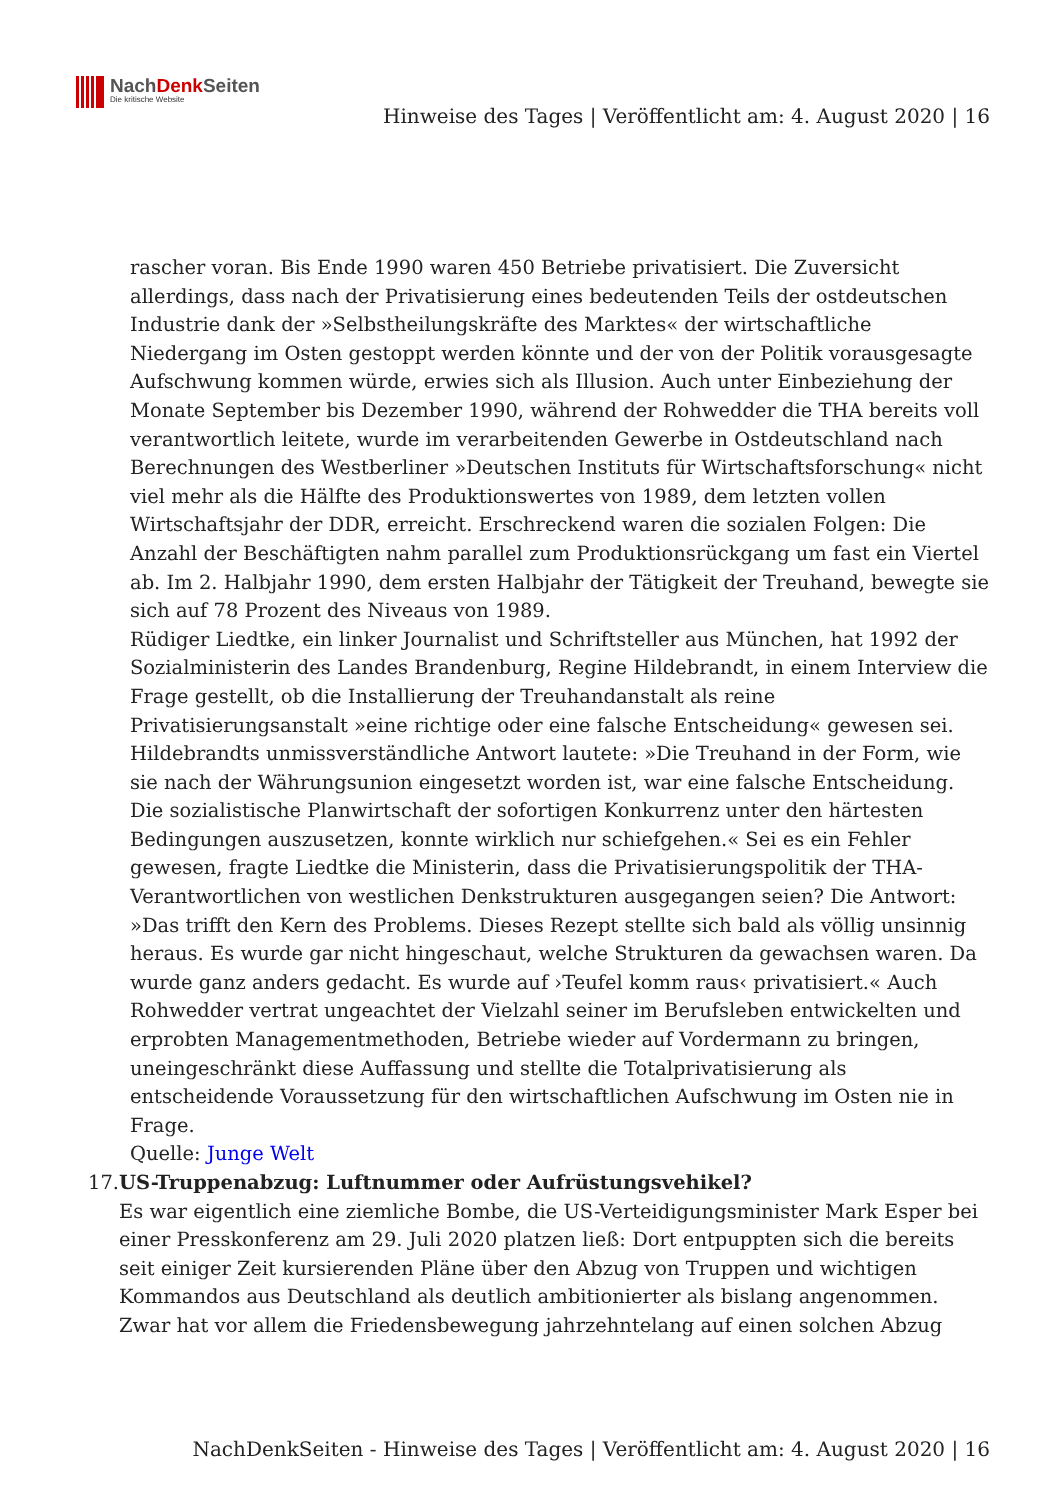NachDenk Seiten
Die kritische Website
Hinweise des Tages | Veröffentlicht am: 4. August 2020 | 16
rascher voran. Bis Ende 1990 waren 450 Betriebe privatisiert. Die Zuversicht allerdings, dass nach der Privatisierung eines bedeutenden Teils der ostdeutschen Industrie dank der »Selbstheilungskräfte des Marktes« der wirtschaftliche Niedergang im Osten gestoppt werden könnte und der von der Politik vorausgesagte Aufschwung kommen würde, erwies sich als Illusion. Auch unter Einbeziehung der Monate September bis Dezember 1990, während der Rohwedder die THA bereits voll verantwortlich leitete, wurde im verarbeitenden Gewerbe in Ostdeutschland nach Berechnungen des Westberliner »Deutschen Instituts für Wirtschaftsforschung« nicht viel mehr als die Hälfte des Produktionswertes von 1989, dem letzten vollen Wirtschaftsjahr der DDR, erreicht. Erschreckend waren die sozialen Folgen: Die Anzahl der Beschäftigten nahm parallel zum Produktionsrückgang um fast ein Viertel ab. Im 2. Halbjahr 1990, dem ersten Halbjahr der Tätigkeit der Treuhand, bewegte sie sich auf 78 Prozent des Niveaus von 1989.
Rüdiger Liedtke, ein linker Journalist und Schriftsteller aus München, hat 1992 der Sozialministerin des Landes Brandenburg, Regine Hildebrandt, in einem Interview die Frage gestellt, ob die Installierung der Treuhandanstalt als reine Privatisierungsanstalt »eine richtige oder eine falsche Entscheidung« gewesen sei. Hildebrandts unmissverständliche Antwort lautete: »Die Treuhand in der Form, wie sie nach der Währungsunion eingesetzt worden ist, war eine falsche Entscheidung. Die sozialistische Planwirtschaft der sofortigen Konkurrenz unter den härtesten Bedingungen auszusetzen, konnte wirklich nur schiefgehen.« Sei es ein Fehler gewesen, fragte Liedtke die Ministerin, dass die Privatisierungspolitik der THA-Verantwortlichen von westlichen Denkstrukturen ausgegangen seien? Die Antwort: »Das trifft den Kern des Problems. Dieses Rezept stellte sich bald als völlig unsinnig heraus. Es wurde gar nicht hingeschaut, welche Strukturen da gewachsen waren. Da wurde ganz anders gedacht. Es wurde auf ›Teufel komm raus‹ privatisiert.« Auch Rohwedder vertrat ungeachtet der Vielzahl seiner im Berufsleben entwickelten und erprobten Managementmethoden, Betriebe wieder auf Vordermann zu bringen, uneingeschränkt diese Auffassung und stellte die Totalprivatisierung als entscheidende Voraussetzung für den wirtschaftlichen Aufschwung im Osten nie in Frage.
Quelle: Junge Welt
17. US-Truppenabzug: Luftnummer oder Aufrüstungsvehikel?
Es war eigentlich eine ziemliche Bombe, die US-Verteidigungsminister Mark Esper bei einer Presskonferenz am 29. Juli 2020 platzen ließ: Dort entpuppten sich die bereits seit einiger Zeit kursierenden Pläne über den Abzug von Truppen und wichtigen Kommandos aus Deutschland als deutlich ambitionierter als bislang angenommen. Zwar hat vor allem die Friedensbewegung jahrzehntelang auf einen solchen Abzug
NachDenkSeiten - Hinweise des Tages | Veröffentlicht am: 4. August 2020 | 16